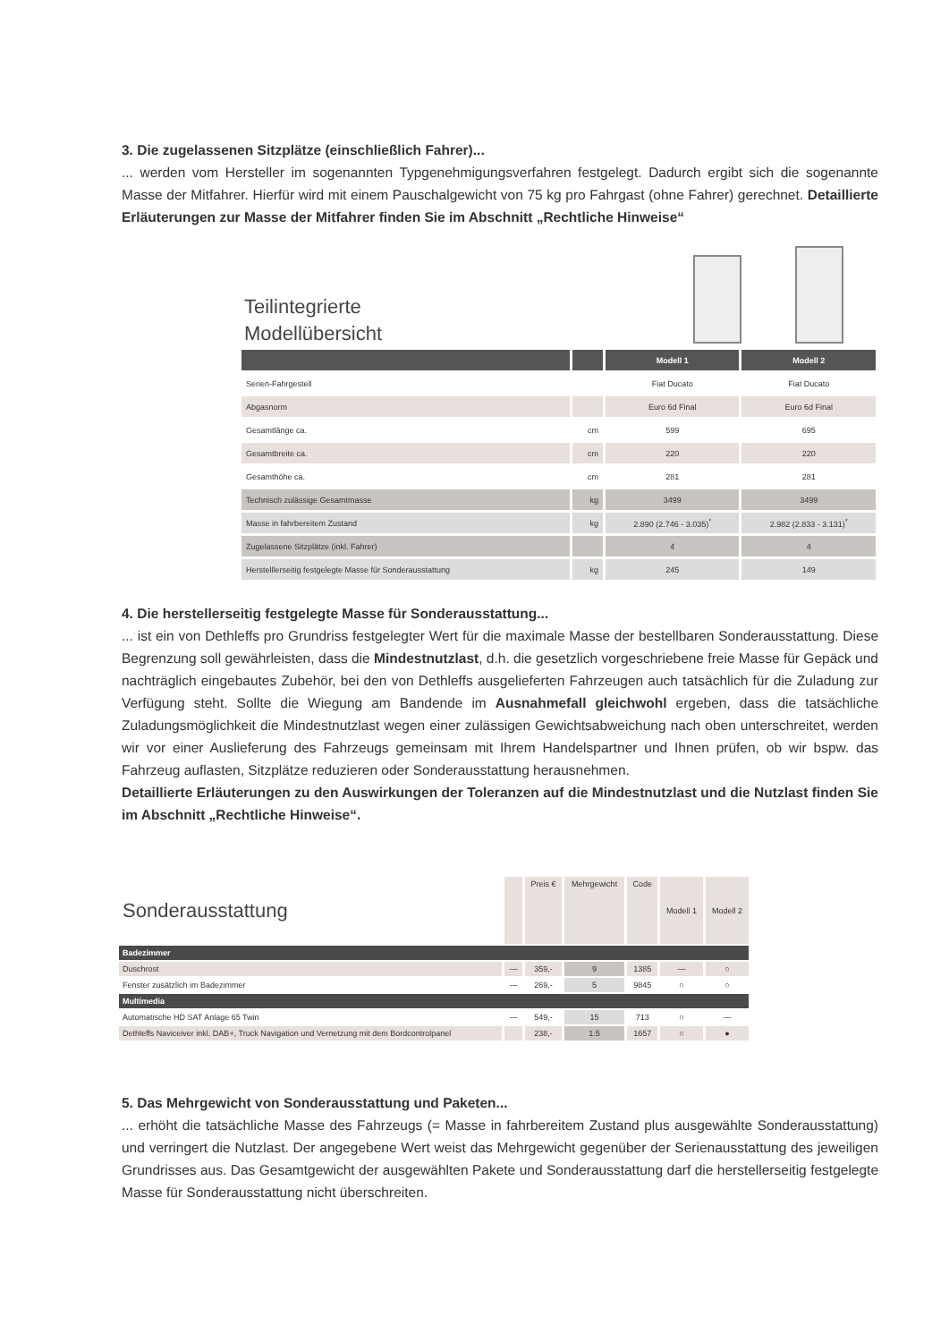3. Die zugelassenen Sitzplätze (einschließlich Fahrer)...
... werden vom Hersteller im sogenannten Typgenehmigungsverfahren festgelegt. Dadurch ergibt sich die sogenannte Masse der Mitfahrer. Hierfür wird mit einem Pauschalgewicht von 75 kg pro Fahrgast (ohne Fahrer) gerechnet. Detaillierte Erläuterungen zur Masse der Mitfahrer finden Sie im Abschnitt „Rechtliche Hinweise“
Teilintegrierte
Modellübersicht
| | | Modell 1 | Modell 2 |
| --- | --- | --- | --- |
| Serien-Fahrgestell | | Fiat Ducato | Fiat Ducato |
| Abgasnorm | | Euro 6d Final | Euro 6d Final |
| Gesamtlänge ca. | cm | 599 | 695 |
| Gesamtbreite ca. | cm | 220 | 220 |
| Gesamthöhe ca. | cm | 281 | 281 |
| Technisch zulässige Gesamtmasse | kg | 3499 | 3499 |
| Masse in fahrbereitem Zustand | kg | 2.890 (2.746 - 3.035)<sup>*</sup> | 2.982 (2.833 - 3.131)<sup>*</sup> |
| Zugelassene Sitzplätze (inkl. Fahrer) | | 4 | 4 |
| Herstelllerseitig festgelegte Masse für Sonderausstattung | kg | 245 | 149 |
4. Die herstellerseitig festgelegte Masse für Sonderausstattung...
... ist ein von Dethleffs pro Grundriss festgelegter Wert für die maximale Masse der bestellbaren Sonderausstattung. Diese Begrenzung soll gewährleisten, dass die Mindestnutzlast, d.h. die gesetzlich vorgeschriebene freie Masse für Gepäck und nachträglich eingebautes Zubehör, bei den von Dethleffs ausgelieferten Fahrzeugen auch tatsächlich für die Zuladung zur Verfügung steht. Sollte die Wiegung am Bandende im Ausnahmefall gleichwohl ergeben, dass die tatsächliche Zuladungsmöglichkeit die Mindestnutzlast wegen einer zulässigen Gewichtsabweichung nach oben unterschreitet, werden wir vor einer Auslieferung des Fahrzeugs gemeinsam mit Ihrem Handelspartner und Ihnen prüfen, ob wir bspw. das Fahrzeug auflasten, Sitzplätze reduzieren oder Sonderausstattung herausnehmen.
Detaillierte Erläuterungen zu den Auswirkungen der Toleranzen auf die Mindestnutzlast und die Nutzlast finden Sie im Abschnitt „Rechtliche Hinweise“.
| Sonderausstattung | | Preis € | Mehrgewicht | Code | Modell 1 | Modell 2 |
| Badezimmer | | | | | | |
| Duschrost | — | 359,- | 9 | 1385 | — | ○ |
| Fenster zusätzlich im Badezimmer | — | 269,- | 5 | 9845 | ○ | ○ |
| Multimedia | | | | | | |
| Automatische HD SAT Anlage 65 Twin | — | 549,- | 15 | 713 | ○ | — |
| Dethleffs Naviceiver inkl. DAB+, Truck Navigation und Vernetzung mit dem Bordcontrolpanel | | 238,- | 1.5 | 1657 | ○ | ● |
5. Das Mehrgewicht von Sonderausstattung und Paketen...
... erhöht die tatsächliche Masse des Fahrzeugs (= Masse in fahrbereitem Zustand plus ausgewählte Sonderausstattung) und verringert die Nutzlast. Der angegebene Wert weist das Mehrgewicht gegenüber der Serienausstattung des jeweiligen Grundrisses aus. Das Gesamtgewicht der ausgewählten Pakete und Sonderausstattung darf die herstellerseitig festgelegte Masse für Sonderausstattung nicht überschreiten.